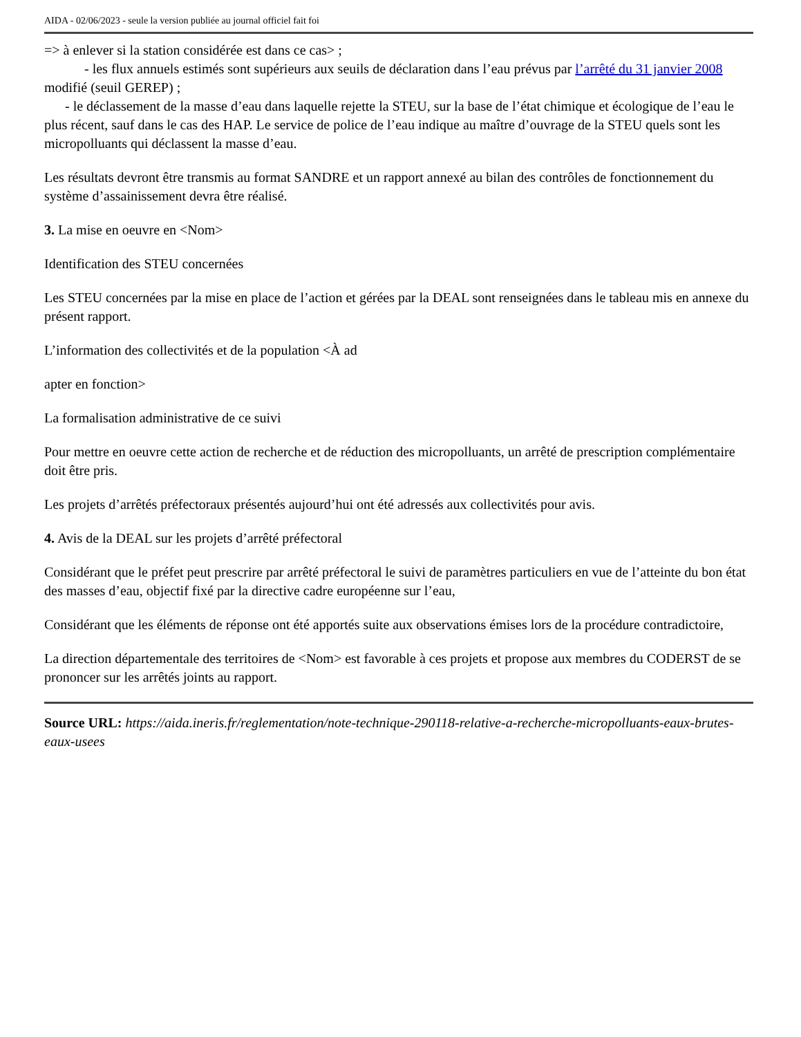AIDA - 02/06/2023 - seule la version publiée au journal officiel fait foi
=> à enlever si la station considérée est dans ce cas> ;
- les flux annuels estimés sont supérieurs aux seuils de déclaration dans l’eau prévus par l’arrêté du 31 janvier 2008 modifié (seuil GEREP) ;
- le déclassement de la masse d’eau dans laquelle rejette la STEU, sur la base de l’état chimique et écologique de l’eau le plus récent, sauf dans le cas des HAP. Le service de police de l’eau indique au maître d’ouvrage de la STEU quels sont les micropolluants qui déclassent la masse d’eau.
Les résultats devront être transmis au format SANDRE et un rapport annexé au bilan des contrôles de fonctionnement du système d’assainissement devra être réalisé.
3. La mise en oeuvre en <Nom>
Identification des STEU concernées
Les STEU concernées par la mise en place de l’action et gérées par la DEAL sont renseignées dans le tableau mis en annexe du présent rapport.
L’information des collectivités et de la population <À ad
apter en fonction>
La formalisation administrative de ce suivi
Pour mettre en oeuvre cette action de recherche et de réduction des micropolluants, un arrêté de prescription complémentaire doit être pris.
Les projets d’arrêtés préfectoraux présentés aujourd’hui ont été adressés aux collectivités pour avis.
4. Avis de la DEAL sur les projets d’arrêté préfectoral
Considérant que le préfet peut prescrire par arrêté préfectoral le suivi de paramètres particuliers en vue de l’atteinte du bon état des masses d’eau, objectif fixé par la directive cadre européenne sur l’eau,
Considérant que les éléments de réponse ont été apportés suite aux observations émises lors de la procédure contradictoire,
La direction départementale des territoires de <Nom> est favorable à ces projets et propose aux membres du CODERST de se prononcer sur les arrêtés joints au rapport.
Source URL: https://aida.ineris.fr/reglementation/note-technique-290118-relative-a-recherche-micropolluants-eaux-brutes-eaux-usees